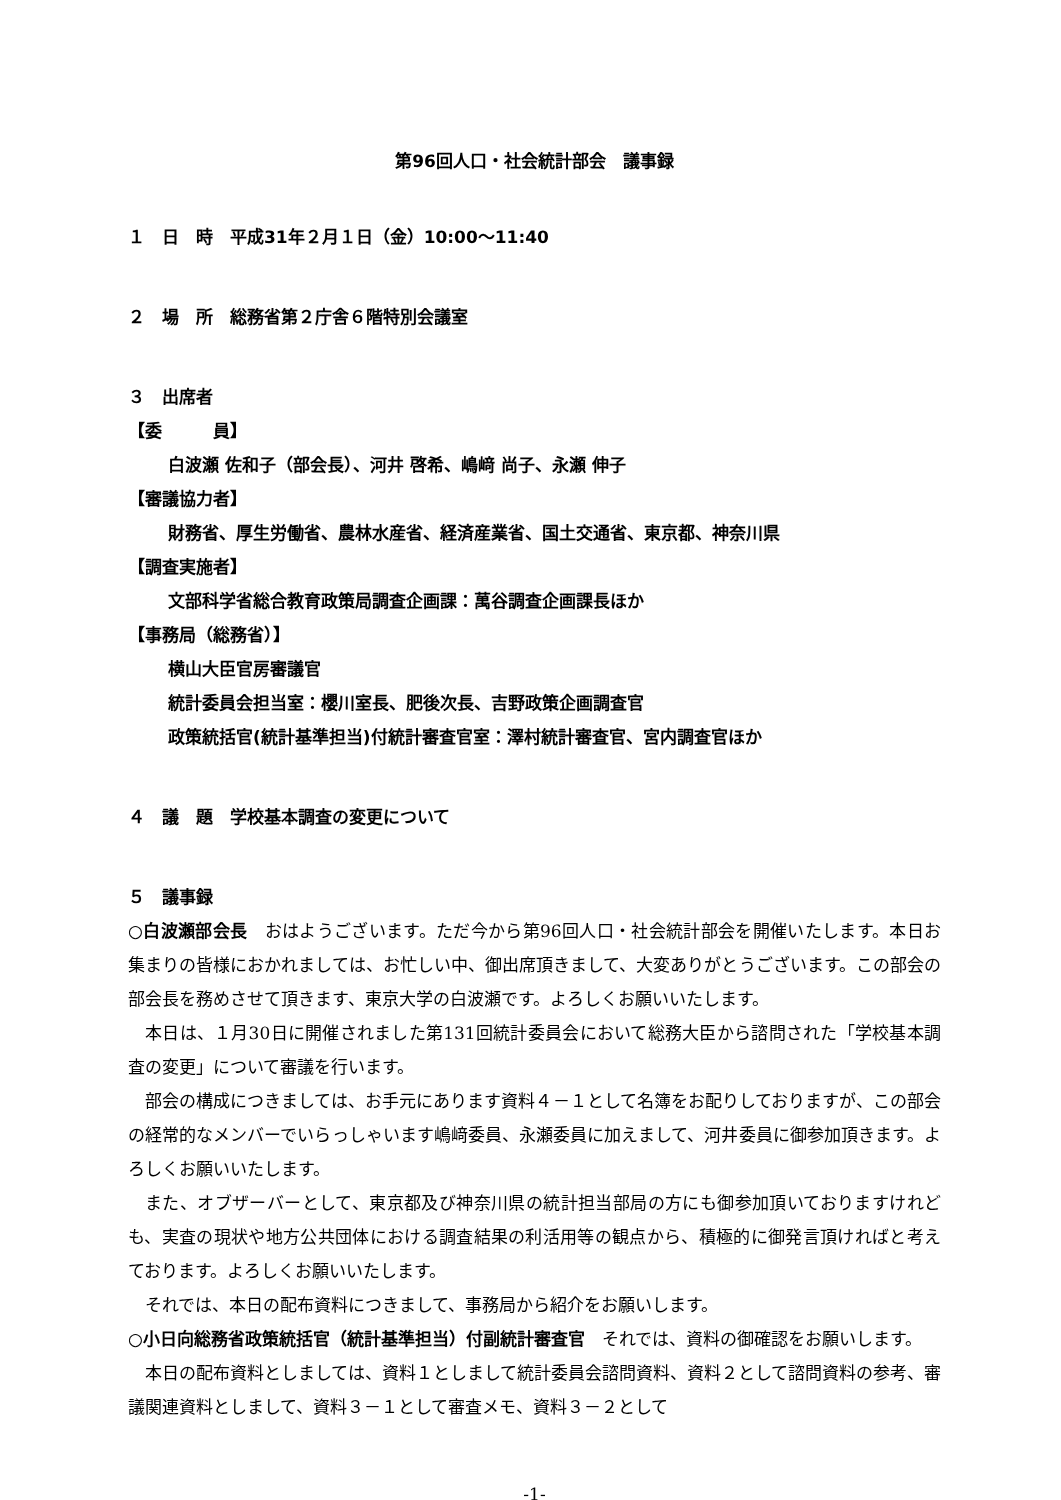第96回人口・社会統計部会　議事録
１　日　時　平成31年２月１日（金）10:00～11:40
２　場　所　総務省第２庁舎６階特別会議室
３　出席者
【委　　　員】
白波瀬 佐和子（部会長）、河井 啓希、嶋﨑 尚子、永瀬 伸子
【審議協力者】
財務省、厚生労働省、農林水産省、経済産業省、国土交通省、東京都、神奈川県
【調査実施者】
文部科学省総合教育政策局調査企画課：萬谷調査企画課長ほか
【事務局（総務省）】
横山大臣官房審議官
統計委員会担当室：櫻川室長、肥後次長、吉野政策企画調査官
政策統括官(統計基準担当)付統計審査官室：澤村統計審査官、宮内調査官ほか
４　議　題　学校基本調査の変更について
５　議事録
○白波瀬部会長　おはようございます。ただ今から第96回人口・社会統計部会を開催いたします。本日お集まりの皆様におかれましては、お忙しい中、御出席頂きまして、大変ありがとうございます。この部会の部会長を務めさせて頂きます、東京大学の白波瀬です。よろしくお願いいたします。
本日は、１月30日に開催されました第131回統計委員会において総務大臣から諮問された「学校基本調査の変更」について審議を行います。
部会の構成につきましては、お手元にあります資料４－１として名簿をお配りしておりますが、この部会の経常的なメンバーでいらっしゃいます嶋﨑委員、永瀬委員に加えまして、河井委員に御参加頂きます。よろしくお願いいたします。
また、オブザーバーとして、東京都及び神奈川県の統計担当部局の方にも御参加頂いておりますけれども、実査の現状や地方公共団体における調査結果の利活用等の観点から、積極的に御発言頂ければと考えております。よろしくお願いいたします。
それでは、本日の配布資料につきまして、事務局から紹介をお願いします。
○小日向総務省政策統括官（統計基準担当）付副統計審査官　それでは、資料の御確認をお願いします。
本日の配布資料としましては、資料１としまして統計委員会諮問資料、資料２として諮問資料の参考、審議関連資料としまして、資料３－１として審査メモ、資料３－２として
-1-